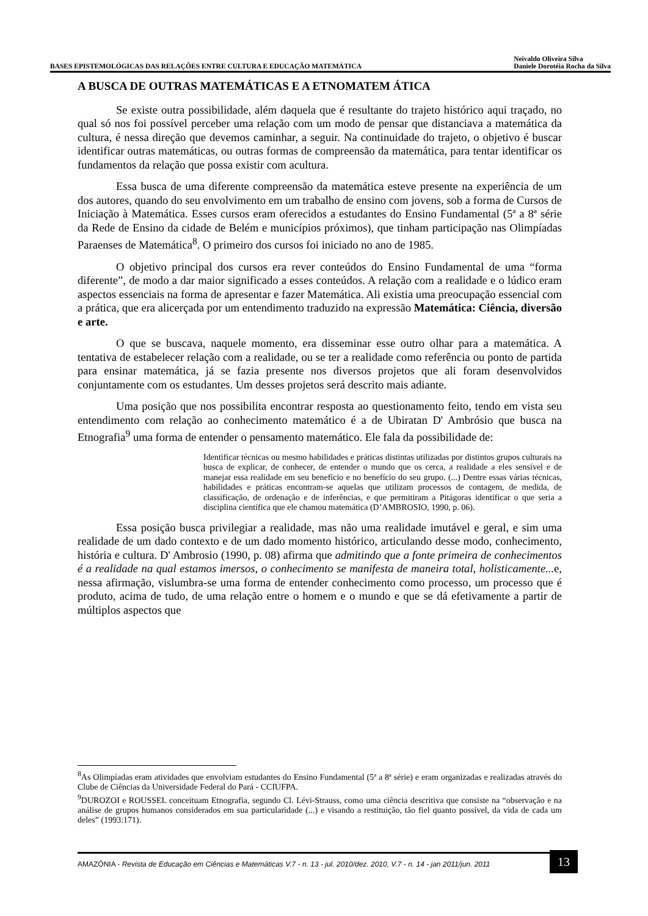BASES EPISTEMOLÓGICAS DAS RELAÇÕES ENTRE CULTURA E EDUCAÇÃO MATEMÁTICA
Neivaldo Oliveira Silva
Daniele Dorotéia Rocha da Silva
A BUSCA DE OUTRAS MATEMÁTICAS E A ETNOMATEM ÁTICA
Se existe outra possibilidade, além daquela que é resultante do trajeto histórico aqui traçado, no qual só nos foi possível perceber uma relação com um modo de pensar que distanciava a matemática da cultura, é nessa direção que devemos caminhar, a seguir. Na continuidade do trajeto, o objetivo é buscar identificar outras matemáticas, ou outras formas de compreensão da matemática, para tentar identificar os fundamentos da relação que possa existir com acultura.
Essa busca de uma diferente compreensão da matemática esteve presente na experiência de um dos autores, quando do seu envolvimento em um trabalho de ensino com jovens, sob a forma de Cursos de Iniciação à Matemática. Esses cursos eram oferecidos a estudantes do Ensino Fundamental (5ª a 8ª série da Rede de Ensino da cidade de Belém e municípios próximos), que tinham participação nas Olimpíadas Paraenses de Matemática<sup>8</sup>. O primeiro dos cursos foi iniciado no ano de 1985.
O objetivo principal dos cursos era rever conteúdos do Ensino Fundamental de uma “forma diferente”, de modo a dar maior significado a esses conteúdos. A relação com a realidade e o lúdico eram aspectos essenciais na forma de apresentar e fazer Matemática. Ali existia uma preocupação essencial com a prática, que era alicerçada por um entendimento traduzido na expressão Matemática: Ciência, diversão e arte.
O que se buscava, naquele momento, era disseminar esse outro olhar para a matemática. A tentativa de estabelecer relação com a realidade, ou se ter a realidade como referência ou ponto de partida para ensinar matemática, já se fazia presente nos diversos projetos que ali foram desenvolvidos conjuntamente com os estudantes. Um desses projetos será descrito mais adiante.
Uma posição que nos possibilita encontrar resposta ao questionamento feito, tendo em vista seu entendimento com relação ao conhecimento matemático é a de Ubiratan D' Ambrósio que busca na Etnografia<sup>9</sup> uma forma de entender o pensamento matemático. Ele fala da possibilidade de:
Identificar técnicas ou mesmo habilidades e práticas distintas utilizadas por distintos grupos culturais na busca de explicar, de conhecer, de entender o mundo que os cerca, a realidade a eles sensível e de manejar essa realidade em seu benefício e no benefício do seu grupo. (...) Dentre essas várias técnicas, habilidades e práticas encontram-se aquelas que utilizam processos de contagem, de medida, de classificação, de ordenação e de inferências, e que permitiram a Pitágoras identificar o que seria a disciplina científica que ele chamou matemática (D’AMBROSIO, 1990, p. 06).
Essa posição busca privilegiar a realidade, mas não uma realidade imutável e geral, e sim uma realidade de um dado contexto e de um dado momento histórico, articulando desse modo, conhecimento, história e cultura. D' Ambrosio (1990, p. 08) afirma que admitindo que a fonte primeira de conhecimentos é a realidade na qual estamos imersos, o conhecimento se manifesta de maneira total, holisticamente... e, nessa afirmação, vislumbra-se uma forma de entender conhecimento como processo, um processo que é produto, acima de tudo, de uma relação entre o homem e o mundo e que se dá efetivamente a partir de múltiplos aspectos que
<sup>8</sup> As Olimpíadas eram atividades que envolviam estudantes do Ensino Fundamental (5ª a 8ª série) e eram organizadas e realizadas através do Clube de Ciências da Universidade Federal do Pará - CCIUFPA.
<sup>9</sup> DUROZOI e ROUSSEL conceituam Etnografia, segundo Cl. Lévi-Strauss, como uma ciência descritiva que consiste na “observação e na análise de grupos humanos considerados em sua particularidade (...) e visando a restituição, tão fiel quanto possível, da vida de cada um deles” (1993:171).
AMAZÔNIA - Revista de Educação em Ciências e Matemáticas V.7 - n. 13 - jul. 2010/dez. 2010, V.7 - n. 14 - jan 2011/jun. 2011
13